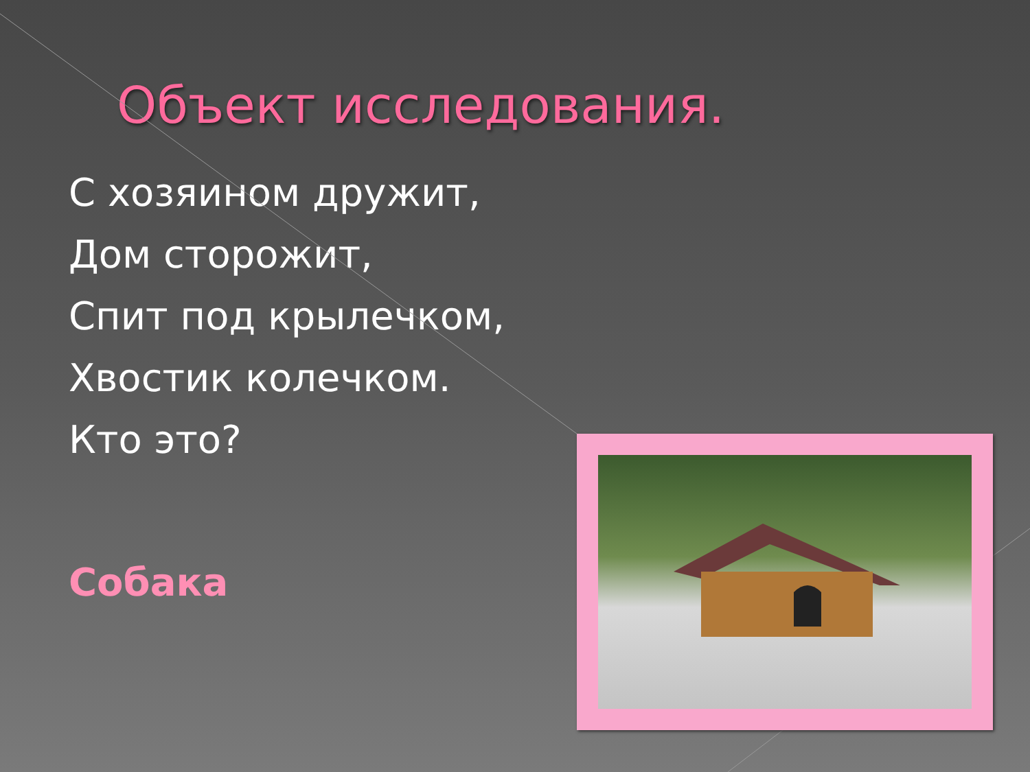Объект исследования.
С хозяином дружит,
Дом сторожит,
Спит под крылечком,
Хвостик колечком.
Кто это?
Собака